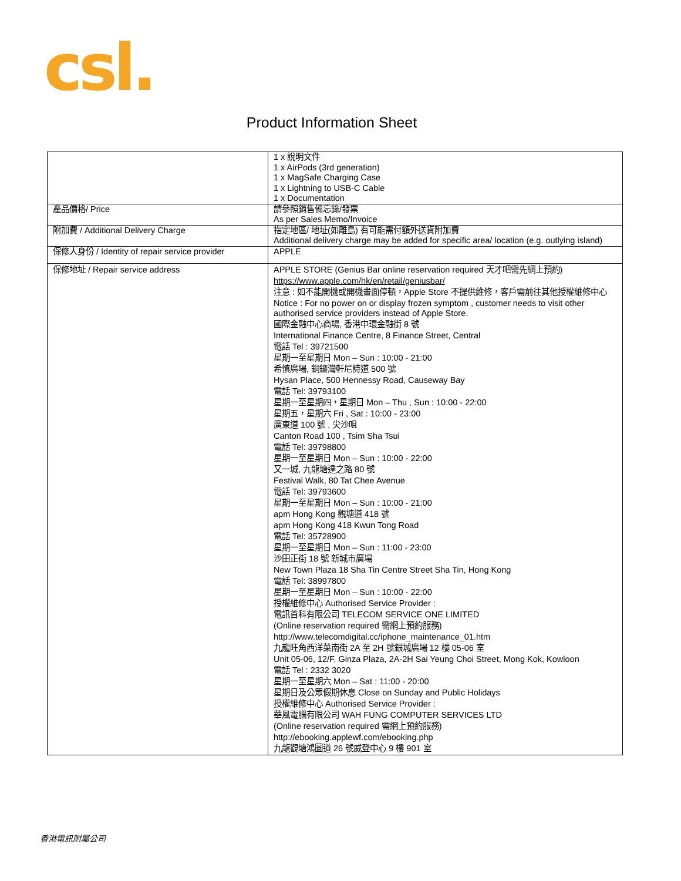csl.
Product Information Sheet
| | 1 x 說明文件 1 x AirPods (3rd generation) 1 x MagSafe Charging Case 1 x Lightning to USB-C Cable 1 x Documentation |
| 產品價格/ Price | 請參照銷售備忘錄/發票 As per Sales Memo/Invoice |
| 附加費 / Additional Delivery Charge | 指定地區/ 地址(如離島) 有可能需付額外送貨附加費 Additional delivery charge may be added for specific area/ location (e.g. outlying island) |
| 保修人身份 / Identity of repair service provider | APPLE |
| 保修地址 / Repair service address | APPLE STORE (Genius Bar online reservation required 天才吧需先網上預約) https://www.apple.com/hk/en/retail/geniusbar/ 注意 : 如不能開機或開機畫面停頓，Apple Store 不提供維修，客戶需前往其他授權維修中心 Notice : For no power on or display frozen symptom , customer needs to visit other authorised service providers instead of Apple Store. 國際金融中心商場, 香港中環金融街 8 號 International Finance Centre, 8 Finance Street, Central 電話 Tel : 39721500 星期一至星期日 Mon – Sun : 10:00 - 21:00 希慎廣場, 銅鑼灣軒尼詩道 500 號 Hysan Place, 500 Hennessy Road, Causeway Bay 電話 Tel: 39793100 星期一至星期四，星期日 Mon – Thu , Sun : 10:00 - 22:00 星期五，星期六 Fri , Sat : 10:00 - 23:00 廣東道 100 號 , 尖沙咀 Canton Road 100 , Tsim Sha Tsui 電話 Tel: 39798800 星期一至星期日 Mon – Sun : 10:00 - 22:00 又一城, 九龍塘達之路 80 號 Festival Walk, 80 Tat Chee Avenue 電話 Tel: 39793600 星期一至星期日 Mon – Sun : 10:00 - 21:00 apm Hong Kong 觀塘道 418 號 apm Hong Kong 418 Kwun Tong Road 電話 Tel: 35728900 星期一至星期日 Mon – Sun : 11:00 - 23:00 沙田正街 18 號 新城市廣場 New Town Plaza 18 Sha Tin Centre Street Sha Tin, Hong Kong 電話 Tel: 38997800 星期一至星期日 Mon – Sun : 10:00 - 22:00 授權維修中心 Authorised Service Provider : 電訊首科有限公司 TELECOM SERVICE ONE LIMITED (Online reservation required 需網上預約服務) http://www.telecomdigital.cc/iphone_maintenance_01.htm 九龍旺角西洋菜南街 2A 至 2H 號銀城廣場 12 樓 05-06 室 Unit 05-06, 12/F, Ginza Plaza, 2A-2H Sai Yeung Choi Street, Mong Kok, Kowloon 電話 Tel : 2332 3020 星期一至星期六 Mon – Sat : 11:00 - 20:00 星期日及公眾假期休息 Close on Sunday and Public Holidays 授權維修中心 Authorised Service Provider : 華風電腦有限公司 WAH FUNG COMPUTER SERVICES LTD (Online reservation required 需網上預約服務) http://ebooking.applewf.com/ebooking.php 九龍觀塘鴻圖道 26 號威登中心 9 樓 901 室 |
香港電訊附屬公司